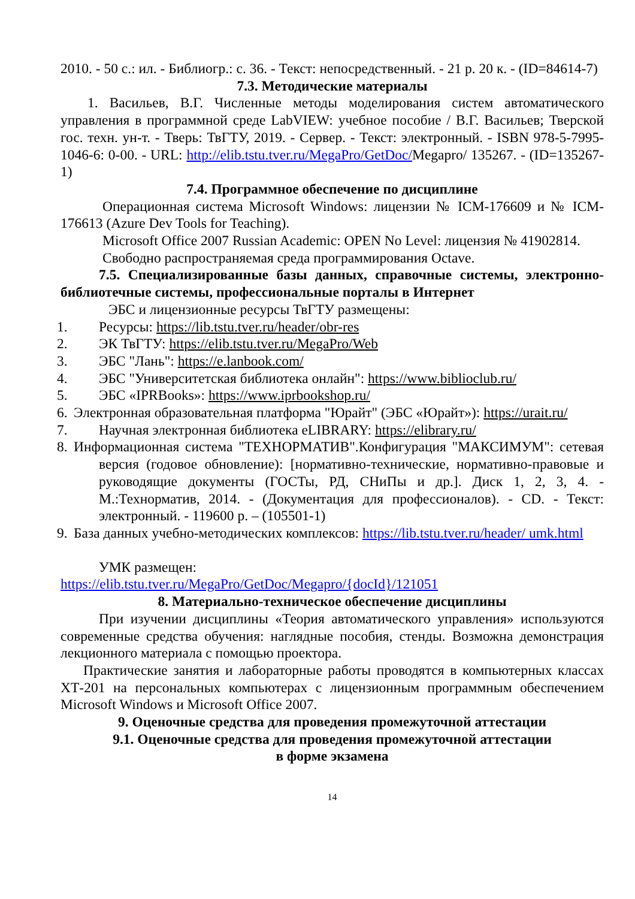2010. - 50 с.: ил. - Библиогр.: с. 36. - Текст: непосредственный. - 21 р. 20 к. - (ID=84614-7)
7.3. Методические материалы
1. Васильев, В.Г. Численные методы моделирования систем автоматического управления в программной среде LabVIEW: учебное пособие / В.Г. Васильев; Тверской гос. техн. ун-т. - Тверь: ТвГТУ, 2019. - Сервер. - Текст: электронный. - ISBN 978-5-7995-1046-6: 0-00. - URL: http://elib.tstu.tver.ru/MegaPro/GetDoc/Megapro/ 135267. - (ID=135267-1)
7.4. Программное обеспечение по дисциплине
Операционная система Microsoft Windows: лицензии № ICM-176609 и № ICM-176613 (Azure Dev Tools for Teaching).
Microsoft Office 2007 Russian Academic: OPEN No Level: лицензия № 41902814.
Свободно распространяемая среда программирования Octave.
7.5. Специализированные базы данных, справочные системы, электронно-библиотечные системы, профессиональные порталы в Интернет
ЭБС и лицензионные ресурсы ТвГТУ размещены:
1. Ресурсы: https://lib.tstu.tver.ru/header/obr-res
2. ЭК ТвГТУ: https://elib.tstu.tver.ru/MegaPro/Web
3. ЭБС "Лань": https://e.lanbook.com/
4. ЭБС "Университетская библиотека онлайн": https://www.biblioclub.ru/
5. ЭБС «IPRBooks»: https://www.iprbookshop.ru/
6. Электронная образовательная платформа "Юрайт" (ЭБС «Юрайт»): https://urait.ru/
7. Научная электронная библиотека eLIBRARY: https://elibrary.ru/
8. Информационная система "ТЕХНОРМАТИВ".Конфигурация "МАКСИМУМ": сетевая версия (годовое обновление): [нормативно-технические, нормативно-правовые и руководящие документы (ГОСТы, РД, СНиПы и др.]. Диск 1, 2, 3, 4. - М.:Технорматив, 2014. - (Документация для профессионалов). - CD. - Текст: электронный. - 119600 р. – (105501-1)
9. База данных учебно-методических комплексов: https://lib.tstu.tver.ru/header/ umk.html
УМК размещен:
https://elib.tstu.tver.ru/MegaPro/GetDoc/Megapro/{docId}/121051
8. Материально-техническое обеспечение дисциплины
При изучении дисциплины «Теория автоматического управления» используются современные средства обучения: наглядные пособия, стенды. Возможна демонстрация лекционного материала с помощью проектора.
Практические занятия и лабораторные работы проводятся в компьютерных классах ХТ-201 на персональных компьютерах с лицензионным программным обеспечением Microsoft Windows и Microsoft Office 2007.
9. Оценочные средства для проведения промежуточной аттестации
9.1. Оценочные средства для проведения промежуточной аттестации
в форме экзамена
14